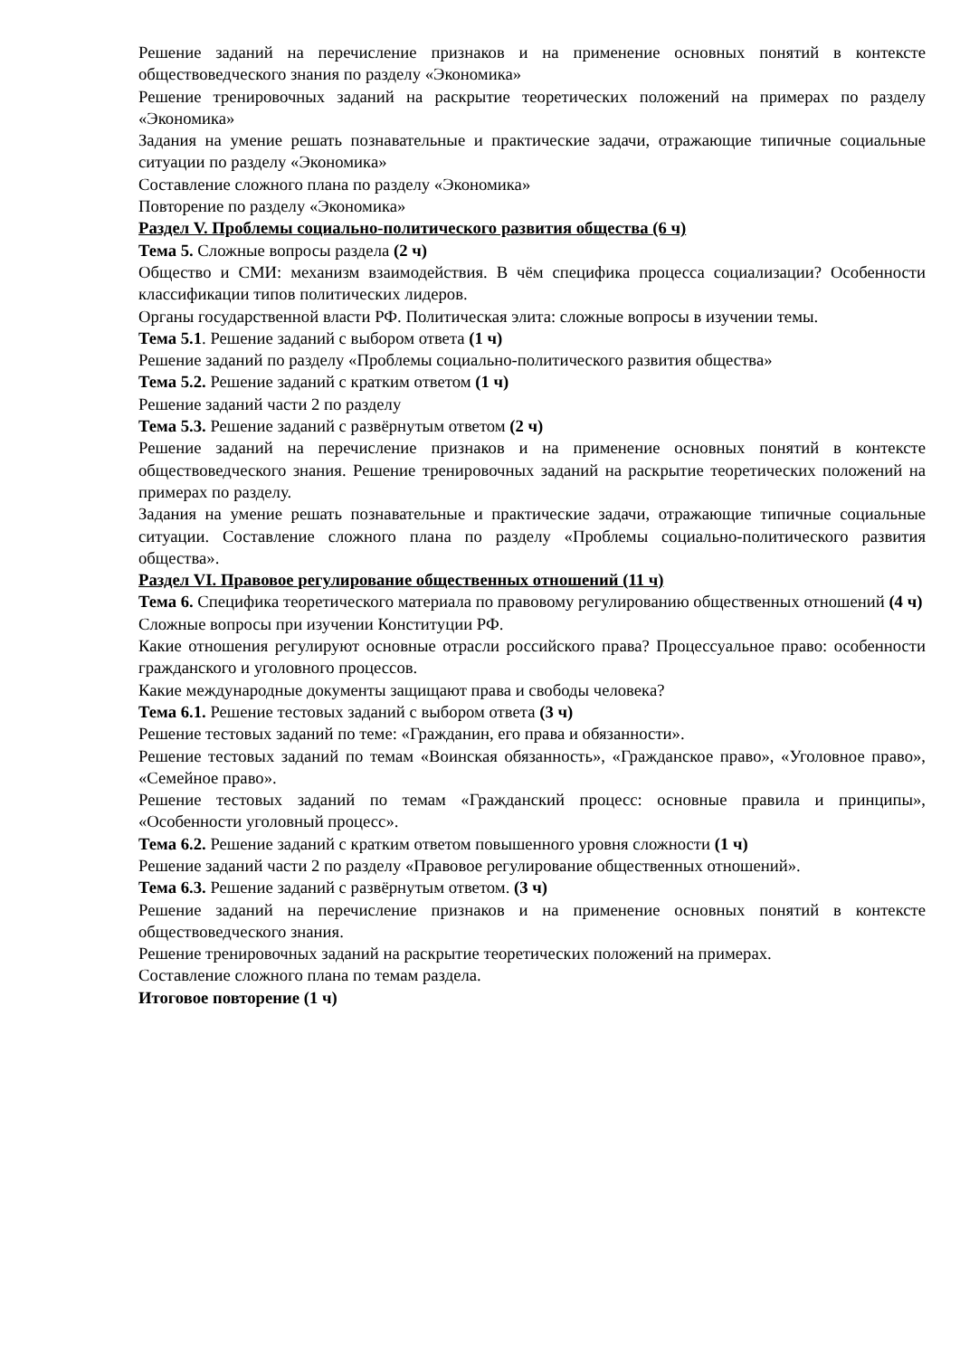Решение заданий на перечисление признаков и на применение основных понятий в контексте обществоведческого знания по разделу «Экономика»
Решение тренировочных заданий на раскрытие теоретических положений на примерах по разделу «Экономика»
Задания на умение решать познавательные и практические задачи, отражающие типичные социальные ситуации по разделу «Экономика»
Составление сложного плана по разделу «Экономика»
Повторение по разделу «Экономика»
Раздел V. Проблемы социально-политического развития общества (6 ч)
Тема 5. Сложные вопросы раздела (2 ч)
Общество и СМИ: механизм взаимодействия. В чём специфика процесса социализации? Особенности классификации типов политических лидеров.
Органы государственной власти РФ. Политическая элита: сложные вопросы в изучении темы.
Тема 5.1. Решение заданий с выбором ответа (1 ч)
Решение заданий по разделу «Проблемы социально-политического развития общества»
Тема 5.2. Решение заданий с кратким ответом (1 ч)
Решение заданий части 2 по разделу
Тема 5.3. Решение заданий с развёрнутым ответом (2 ч)
Решение заданий на перечисление признаков и на применение основных понятий в контексте обществоведческого знания. Решение тренировочных заданий на раскрытие теоретических положений на примерах по разделу.
Задания на умение решать познавательные и практические задачи, отражающие типичные социальные ситуации. Составление сложного плана по разделу «Проблемы социально-политического развития общества».
Раздел VI. Правовое регулирование общественных отношений (11 ч)
Тема 6. Специфика теоретического материала по правовому регулированию общественных отношений (4 ч)
Сложные вопросы при изучении Конституции РФ.
Какие отношения регулируют основные отрасли российского права? Процессуальное право: особенности гражданского и уголовного процессов.
Какие международные документы защищают права и свободы человека?
Тема 6.1. Решение тестовых заданий с выбором ответа (3 ч)
Решение тестовых заданий по теме: «Гражданин, его права и обязанности».
Решение тестовых заданий по темам «Воинская обязанность», «Гражданское право», «Уголовное право», «Семейное право».
Решение тестовых заданий по темам «Гражданский процесс: основные правила и принципы», «Особенности уголовный процесс».
Тема 6.2. Решение заданий с кратким ответом повышенного уровня сложности (1 ч)
Решение заданий части 2 по разделу «Правовое регулирование общественных отношений».
Тема 6.3. Решение заданий с развёрнутым ответом. (3 ч)
Решение заданий на перечисление признаков и на применение основных понятий в контексте обществоведческого знания.
Решение тренировочных заданий на раскрытие теоретических положений на примерах.
Составление сложного плана по темам раздела.
Итоговое повторение (1 ч)